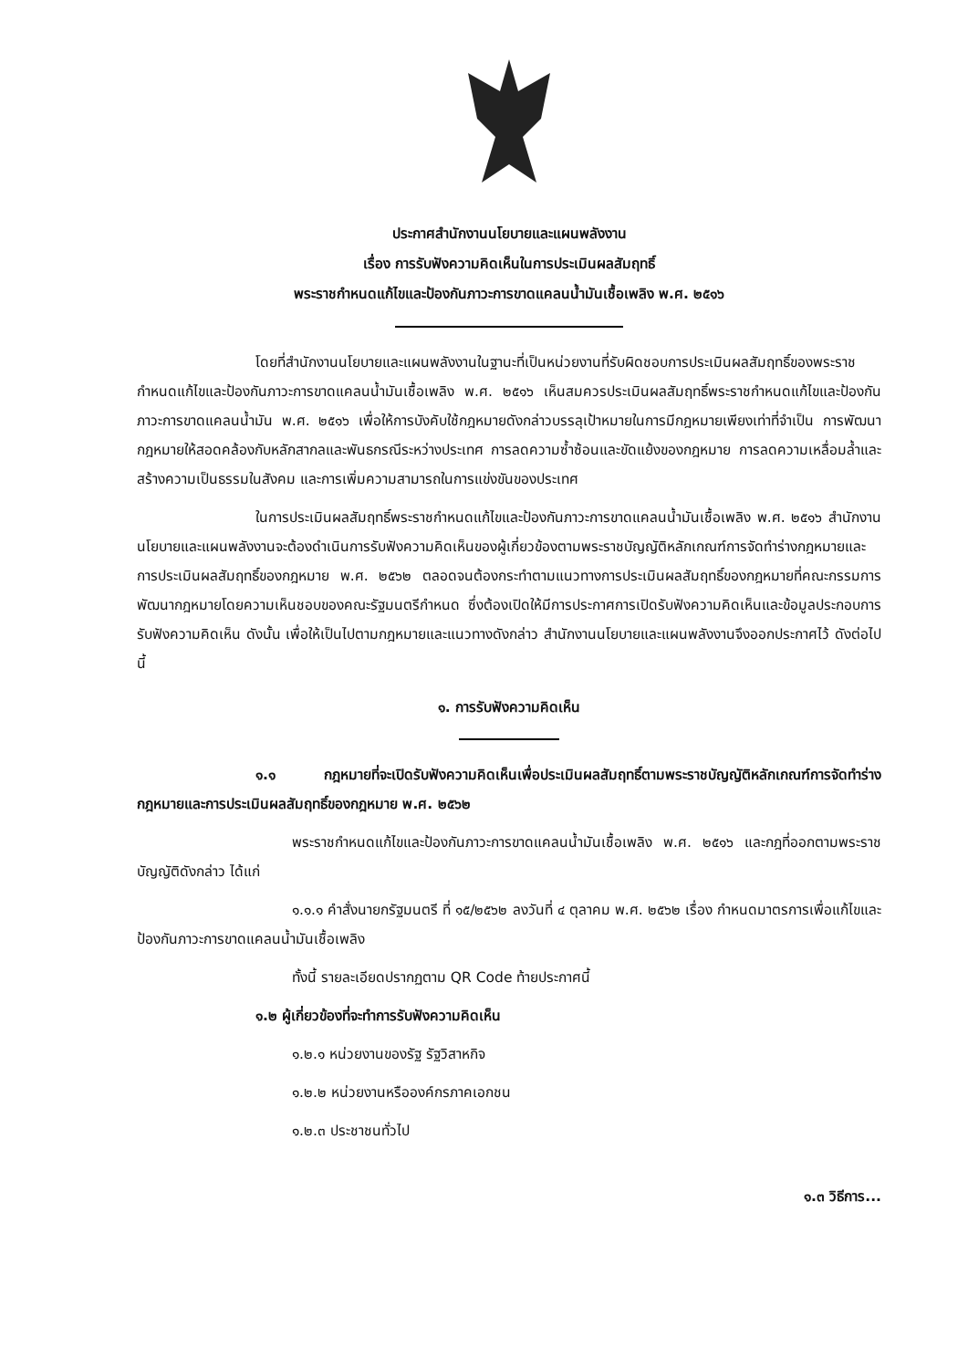ประกาศสำนักงานนโยบายและแผนพลังงาน
เรื่อง การรับฟังความคิดเห็นในการประเมินผลสัมฤทธิ์
พระราชกำหนดแก้ไขและป้องกันภาวะการขาดแคลนน้ำมันเชื้อเพลิง พ.ศ. ๒๕๑๖
โดยที่สำนักงานนโยบายและแผนพลังงานในฐานะที่เป็นหน่วยงานที่รับผิดชอบการประเมินผลสัมฤทธิ์ของพระราชกำหนดแก้ไขและป้องกันภาวะการขาดแคลนน้ำมันเชื้อเพลิง พ.ศ. ๒๕๑๖ เห็นสมควรประเมินผลสัมฤทธิ์พระราชกำหนดแก้ไขและป้องกันภาวะการขาดแคลนน้ำมัน พ.ศ. ๒๕๑๖ เพื่อให้การบังคับใช้กฎหมายดังกล่าวบรรลุเป้าหมายในการมีกฎหมายเพียงเท่าที่จำเป็น การพัฒนากฎหมายให้สอดคล้องกับหลักสากลและพันธกรณีระหว่างประเทศ การลดความซ้ำซ้อนและขัดแย้งของกฎหมาย การลดความเหลื่อมล้ำและสร้างความเป็นธรรมในสังคม และการเพิ่มความสามารถในการแข่งขันของประเทศ
ในการประเมินผลสัมฤทธิ์พระราชกำหนดแก้ไขและป้องกันภาวะการขาดแคลนน้ำมันเชื้อเพลิง พ.ศ. ๒๕๑๖ สำนักงานนโยบายและแผนพลังงานจะต้องดำเนินการรับฟังความคิดเห็นของผู้เกี่ยวข้องตามพระราชบัญญัติหลักเกณฑ์การจัดทำร่างกฎหมายและการประเมินผลสัมฤทธิ์ของกฎหมาย พ.ศ. ๒๕๖๒ ตลอดจนต้องกระทำตามแนวทางการประเมินผลสัมฤทธิ์ของกฎหมายที่คณะกรรมการพัฒนากฎหมายโดยความเห็นชอบของคณะรัฐมนตรีกำหนด ซึ่งต้องเปิดให้มีการประกาศการเปิดรับฟังความคิดเห็นและข้อมูลประกอบการรับฟังความคิดเห็น ดังนั้น เพื่อให้เป็นไปตามกฎหมายและแนวทางดังกล่าว สำนักงานนโยบายและแผนพลังงานจึงออกประกาศไว้ ดังต่อไปนี้
๑. การรับฟังความคิดเห็น
๑.๑ กฎหมายที่จะเปิดรับฟังความคิดเห็นเพื่อประเมินผลสัมฤทธิ์ตามพระราชบัญญัติหลักเกณฑ์การจัดทำร่างกฎหมายและการประเมินผลสัมฤทธิ์ของกฎหมาย พ.ศ. ๒๕๖๒
พระราชกำหนดแก้ไขและป้องกันภาวะการขาดแคลนน้ำมันเชื้อเพลิง พ.ศ. ๒๕๑๖ และกฎที่ออกตามพระราชบัญญัติดังกล่าว ได้แก่
๑.๑.๑ คำสั่งนายกรัฐมนตรี ที่ ๑๕/๒๕๖๒ ลงวันที่ ๔ ตุลาคม พ.ศ. ๒๕๖๒ เรื่อง กำหนดมาตรการเพื่อแก้ไขและป้องกันภาวะการขาดแคลนน้ำมันเชื้อเพลิง
ทั้งนี้ รายละเอียดปรากฏตาม QR Code ท้ายประกาศนี้
๑.๒ ผู้เกี่ยวข้องที่จะทำการรับฟังความคิดเห็น
๑.๒.๑ หน่วยงานของรัฐ รัฐวิสาหกิจ
๑.๒.๒ หน่วยงานหรือองค์กรภาคเอกชน
๑.๒.๓ ประชาชนทั่วไป
๑.๓ วิธีการ...